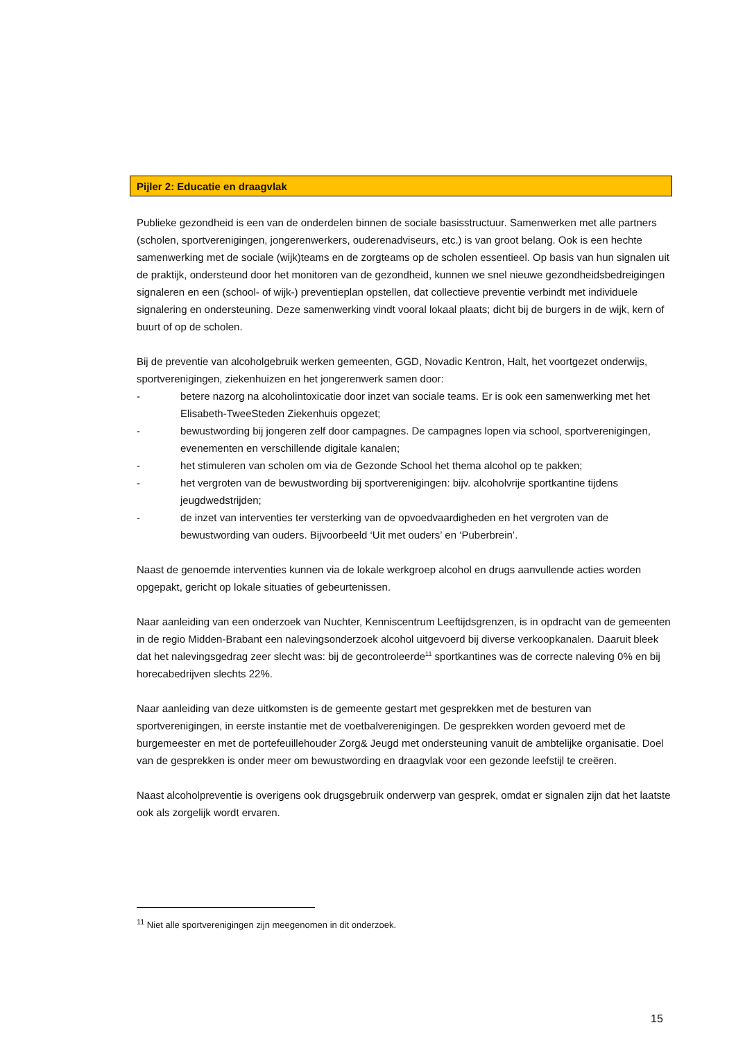Pijler 2: Educatie en draagvlak
Publieke gezondheid is een van de onderdelen binnen de sociale basisstructuur. Samenwerken met alle partners (scholen, sportverenigingen, jongerenwerkers, ouderenadviseurs, etc.) is van groot belang. Ook is een hechte samenwerking met de sociale (wijk)teams en de zorgteams op de scholen essentieel. Op basis van hun signalen uit de praktijk, ondersteund door het monitoren van de gezondheid, kunnen we snel nieuwe gezondheidsbedreigingen signaleren en een (school- of wijk-) preventieplan opstellen, dat collectieve preventie verbindt met individuele signalering en ondersteuning. Deze samenwerking vindt vooral lokaal plaats; dicht bij de burgers in de wijk, kern of buurt of op de scholen.
Bij de preventie van alcoholgebruik werken gemeenten, GGD, Novadic Kentron, Halt, het voortgezet onderwijs, sportverenigingen, ziekenhuizen en het jongerenwerk samen door:
- betere nazorg na alcoholintoxicatie door inzet van sociale teams. Er is ook een samenwerking met het Elisabeth-TweeSteden Ziekenhuis opgezet;
- bewustwording bij jongeren zelf door campagnes. De campagnes lopen via school, sportverenigingen, evenementen en verschillende digitale kanalen;
- het stimuleren van scholen om via de Gezonde School het thema alcohol op te pakken;
- het vergroten van de bewustwording bij sportverenigingen: bijv. alcoholvrije sportkantine tijdens jeugdwedstrijden;
- de inzet van interventies ter versterking van de opvoedvaardigheden en het vergroten van de bewustwording van ouders. Bijvoorbeeld ‘Uit met ouders’ en ‘Puberbrein’.
Naast de genoemde interventies kunnen via de lokale werkgroep alcohol en drugs aanvullende acties worden opgepakt, gericht op lokale situaties of gebeurtenissen.
Naar aanleiding van een onderzoek van Nuchter, Kenniscentrum Leeftijdsgrenzen, is in opdracht van de gemeenten in de regio Midden-Brabant een nalevingsonderzoek alcohol uitgevoerd bij diverse verkoopkanalen. Daaruit bleek dat het nalevingsgedrag zeer slecht was: bij de gecontroleerde<sup>11</sup> sportkantines was de correcte naleving 0% en bij horecabedrijven slechts 22%.
Naar aanleiding van deze uitkomsten is de gemeente gestart met gesprekken met de besturen van sportverenigingen, in eerste instantie met de voetbalverenigingen. De gesprekken worden gevoerd met de burgemeester en met de portefeuillehouder Zorg& Jeugd met ondersteuning vanuit de ambtelijke organisatie. Doel van de gesprekken is onder meer om bewustwording en draagvlak voor een gezonde leefstijl te creëren.
Naast alcoholpreventie is overigens ook drugsgebruik onderwerp van gesprek, omdat er signalen zijn dat het laatste ook als zorgelijk wordt ervaren.
<sup>11</sup> Niet alle sportverenigingen zijn meegenomen in dit onderzoek.
15